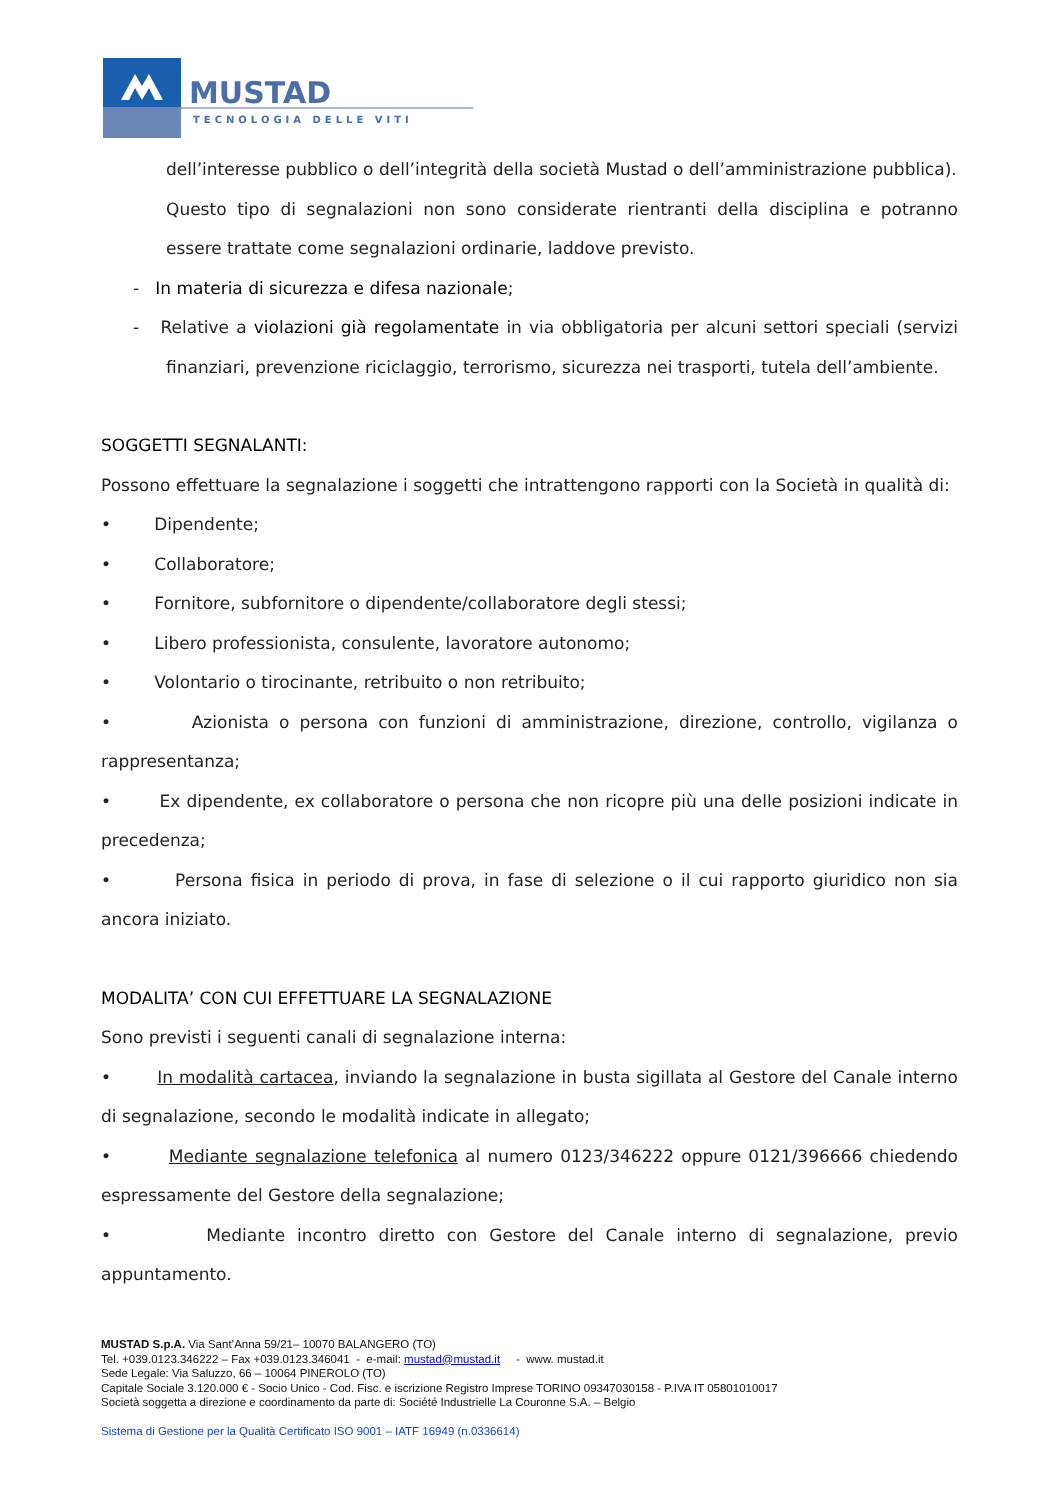MUSTAD
TECNOLOGIA DELLE VITI
dell’interesse pubblico o dell’integrità della società Mustad o dell’amministrazione pubblica).
Questo tipo di segnalazioni non sono considerate rientranti della disciplina e potranno essere trattate come segnalazioni ordinarie, laddove previsto.
- In materia di sicurezza e difesa nazionale;
- Relative a violazioni già regolamentate in via obbligatoria per alcuni settori speciali (servizi finanziari, prevenzione riciclaggio, terrorismo, sicurezza nei trasporti, tutela dell’ambiente.
SOGGETTI SEGNALANTI:
Possono effettuare la segnalazione i soggetti che intrattengono rapporti con la Società in qualità di:
• Dipendente;
• Collaboratore;
• Fornitore, subfornitore o dipendente/collaboratore degli stessi;
• Libero professionista, consulente, lavoratore autonomo;
• Volontario o tirocinante, retribuito o non retribuito;
• Azionista o persona con funzioni di amministrazione, direzione, controllo, vigilanza o rappresentanza;
• Ex dipendente, ex collaboratore o persona che non ricopre più una delle posizioni indicate in precedenza;
• Persona fisica in periodo di prova, in fase di selezione o il cui rapporto giuridico non sia ancora iniziato.
MODALITA’ CON CUI EFFETTUARE LA SEGNALAZIONE
Sono previsti i seguenti canali di segnalazione interna:
• In modalità cartacea, inviando la segnalazione in busta sigillata al Gestore del Canale interno di segnalazione, secondo le modalità indicate in allegato;
• Mediante segnalazione telefonica al numero 0123/346222 oppure 0121/396666 chiedendo espressamente del Gestore della segnalazione;
• Mediante incontro diretto con Gestore del Canale interno di segnalazione, previo appuntamento.
MUSTAD S.p.A. Via Sant’Anna 59/21– 10070 BALANGERO (TO)
Tel. +039.0123.346222 – Fax +039.0123.346041 - e-mail: mustad@mustad.it - www. mustad.it
Sede Legale: Via Saluzzo, 66 – 10064 PINEROLO (TO)
Capitale Sociale 3.120.000 € - Socio Unico - Cod. Fisc. e iscrizione Registro Imprese TORINO 09347030158 - P.IVA IT 05801010017
Società soggetta a direzione e coordinamento da parte di: Société Industrielle La Couronne S.A. – Belgio
Sistema di Gestione per la Qualità Certificato ISO 9001 – IATF 16949 (n.0336614)